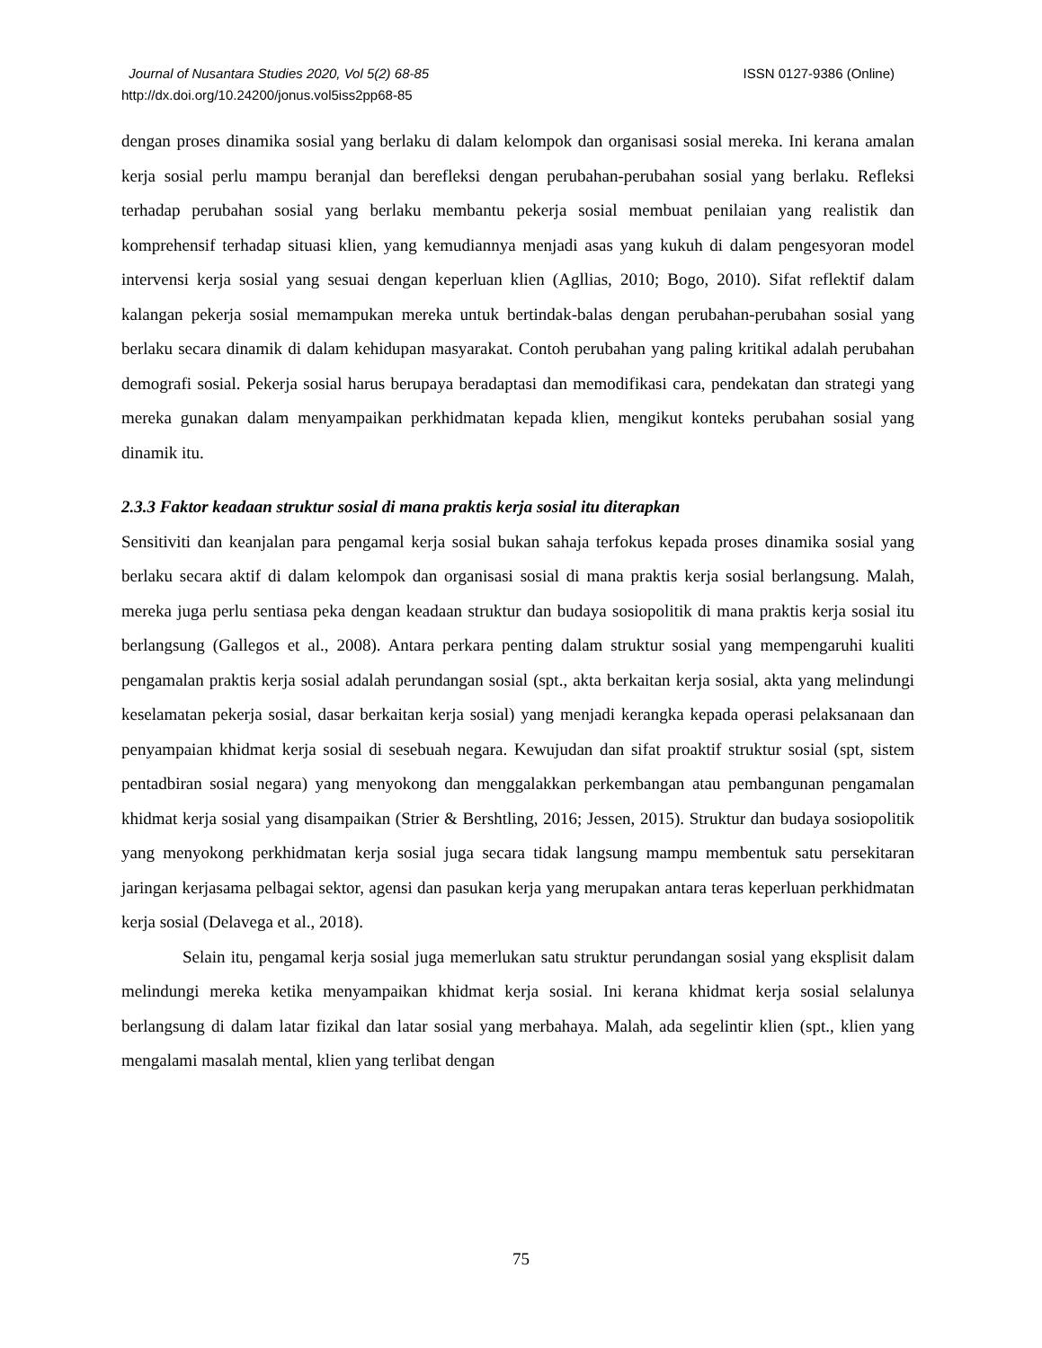Journal of Nusantara Studies 2020, Vol 5(2) 68-85 ISSN 0127-9386 (Online)
http://dx.doi.org/10.24200/jonus.vol5iss2pp68-85
dengan proses dinamika sosial yang berlaku di dalam kelompok dan organisasi sosial mereka. Ini kerana amalan kerja sosial perlu mampu beranjal dan berefleksi dengan perubahan-perubahan sosial yang berlaku. Refleksi terhadap perubahan sosial yang berlaku membantu pekerja sosial membuat penilaian yang realistik dan komprehensif terhadap situasi klien, yang kemudiannya menjadi asas yang kukuh di dalam pengesyoran model intervensi kerja sosial yang sesuai dengan keperluan klien (Agllias, 2010; Bogo, 2010). Sifat reflektif dalam kalangan pekerja sosial memampukan mereka untuk bertindak-balas dengan perubahan-perubahan sosial yang berlaku secara dinamik di dalam kehidupan masyarakat. Contoh perubahan yang paling kritikal adalah perubahan demografi sosial. Pekerja sosial harus berupaya beradaptasi dan memodifikasi cara, pendekatan dan strategi yang mereka gunakan dalam menyampaikan perkhidmatan kepada klien, mengikut konteks perubahan sosial yang dinamik itu.
2.3.3 Faktor keadaan struktur sosial di mana praktis kerja sosial itu diterapkan
Sensitiviti dan keanjalan para pengamal kerja sosial bukan sahaja terfokus kepada proses dinamika sosial yang berlaku secara aktif di dalam kelompok dan organisasi sosial di mana praktis kerja sosial berlangsung. Malah, mereka juga perlu sentiasa peka dengan keadaan struktur dan budaya sosiopolitik di mana praktis kerja sosial itu berlangsung (Gallegos et al., 2008). Antara perkara penting dalam struktur sosial yang mempengaruhi kualiti pengamalan praktis kerja sosial adalah perundangan sosial (spt., akta berkaitan kerja sosial, akta yang melindungi keselamatan pekerja sosial, dasar berkaitan kerja sosial) yang menjadi kerangka kepada operasi pelaksanaan dan penyampaian khidmat kerja sosial di sesebuah negara. Kewujudan dan sifat proaktif struktur sosial (spt, sistem pentadbiran sosial negara) yang menyokong dan menggalakkan perkembangan atau pembangunan pengamalan khidmat kerja sosial yang disampaikan (Strier & Bershtling, 2016; Jessen, 2015). Struktur dan budaya sosiopolitik yang menyokong perkhidmatan kerja sosial juga secara tidak langsung mampu membentuk satu persekitaran jaringan kerjasama pelbagai sektor, agensi dan pasukan kerja yang merupakan antara teras keperluan perkhidmatan kerja sosial (Delavega et al., 2018).
Selain itu, pengamal kerja sosial juga memerlukan satu struktur perundangan sosial yang eksplisit dalam melindungi mereka ketika menyampaikan khidmat kerja sosial. Ini kerana khidmat kerja sosial selalunya berlangsung di dalam latar fizikal dan latar sosial yang merbahaya. Malah, ada segelintir klien (spt., klien yang mengalami masalah mental, klien yang terlibat dengan
75